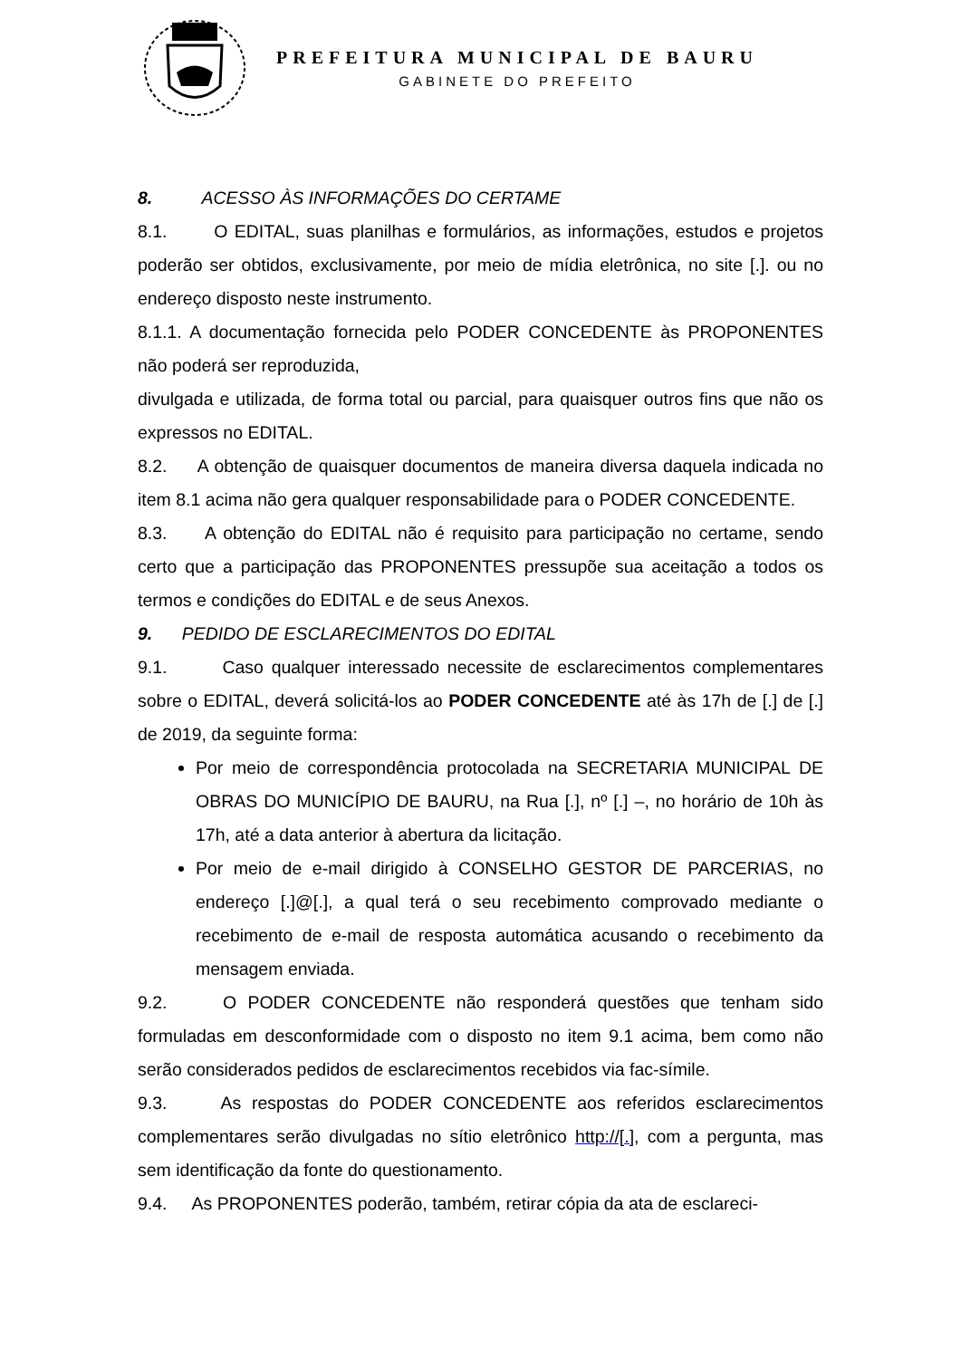PREFEITURA MUNICIPAL DE BAURU
GABINETE DO PREFEITO
8. ACESSO ÀS INFORMAÇÕES DO CERTAME
8.1. O EDITAL, suas planilhas e formulários, as informações, estudos e projetos poderão ser obtidos, exclusivamente, por meio de mídia eletrônica, no site [.]. ou no endereço disposto neste instrumento.
8.1.1. A documentação fornecida pelo PODER CONCEDENTE às PROPONENTES não poderá ser reproduzida,
divulgada e utilizada, de forma total ou parcial, para quaisquer outros fins que não os expressos no EDITAL.
8.2. A obtenção de quaisquer documentos de maneira diversa daquela indicada no item 8.1 acima não gera qualquer responsabilidade para o PODER CONCEDENTE.
8.3. A obtenção do EDITAL não é requisito para participação no certame, sendo certo que a participação das PROPONENTES pressupõe sua aceitação a todos os termos e condições do EDITAL e de seus Anexos.
9. PEDIDO DE ESCLARECIMENTOS DO EDITAL
9.1. Caso qualquer interessado necessite de esclarecimentos complementares sobre o EDITAL, deverá solicitá-los ao PODER CONCEDENTE até às 17h de [.] de [.] de 2019, da seguinte forma:
Por meio de correspondência protocolada na SECRETARIA MUNICIPAL DE OBRAS DO MUNICÍPIO DE BAURU, na Rua [.], nº [.] –, no horário de 10h às 17h, até a data anterior à abertura da licitação.
Por meio de e-mail dirigido à CONSELHO GESTOR DE PARCERIAS, no endereço [.]@[.], a qual terá o seu recebimento comprovado mediante o recebimento de e-mail de resposta automática acusando o recebimento da mensagem enviada.
9.2. O PODER CONCEDENTE não responderá questões que tenham sido formuladas em desconformidade com o disposto no item 9.1 acima, bem como não serão considerados pedidos de esclarecimentos recebidos via fac-símile.
9.3. As respostas do PODER CONCEDENTE aos referidos esclarecimentos complementares serão divulgadas no sítio eletrônico http://[.], com a pergunta, mas sem identificação da fonte do questionamento.
9.4. As PROPONENTES poderão, também, retirar cópia da ata de esclareci-